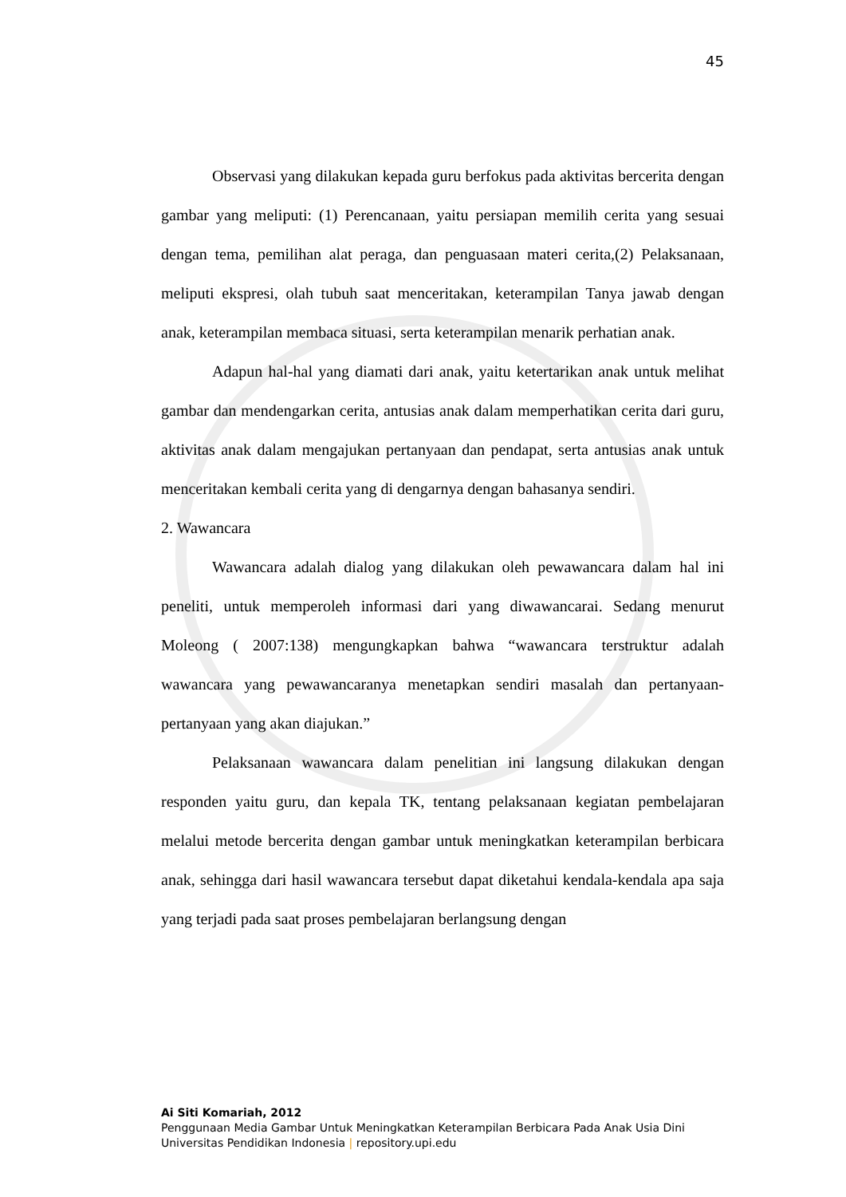45
Observasi yang dilakukan kepada guru berfokus pada aktivitas bercerita dengan gambar yang meliputi: (1) Perencanaan, yaitu persiapan memilih cerita yang sesuai dengan tema, pemilihan alat peraga, dan penguasaan materi cerita,(2) Pelaksanaan, meliputi ekspresi, olah tubuh saat menceritakan, keterampilan Tanya jawab dengan anak, keterampilan membaca situasi, serta keterampilan menarik perhatian anak.
Adapun hal-hal yang diamati dari anak, yaitu ketertarikan anak untuk melihat gambar dan mendengarkan cerita, antusias anak dalam memperhatikan cerita dari guru, aktivitas anak dalam mengajukan pertanyaan dan pendapat, serta antusias anak untuk menceritakan kembali cerita yang di dengarnya dengan bahasanya sendiri.
2. Wawancara
Wawancara adalah dialog yang dilakukan oleh pewawancara dalam hal ini peneliti, untuk memperoleh informasi dari yang diwawancarai. Sedang menurut Moleong ( 2007:138) mengungkapkan bahwa “wawancara terstruktur adalah wawancara yang pewawancaranya menetapkan sendiri masalah dan pertanyaan-pertanyaan yang akan diajukan.”
Pelaksanaan wawancara dalam penelitian ini langsung dilakukan dengan responden yaitu guru, dan kepala TK, tentang pelaksanaan kegiatan pembelajaran melalui metode bercerita dengan gambar untuk meningkatkan keterampilan berbicara anak, sehingga dari hasil wawancara tersebut dapat diketahui kendala-kendala apa saja yang terjadi pada saat proses pembelajaran berlangsung dengan
Ai Siti Komariah, 2012
Penggunaan Media Gambar Untuk Meningkatkan Keterampilan Berbicara Pada Anak Usia Dini
Universitas Pendidikan Indonesia | repository.upi.edu